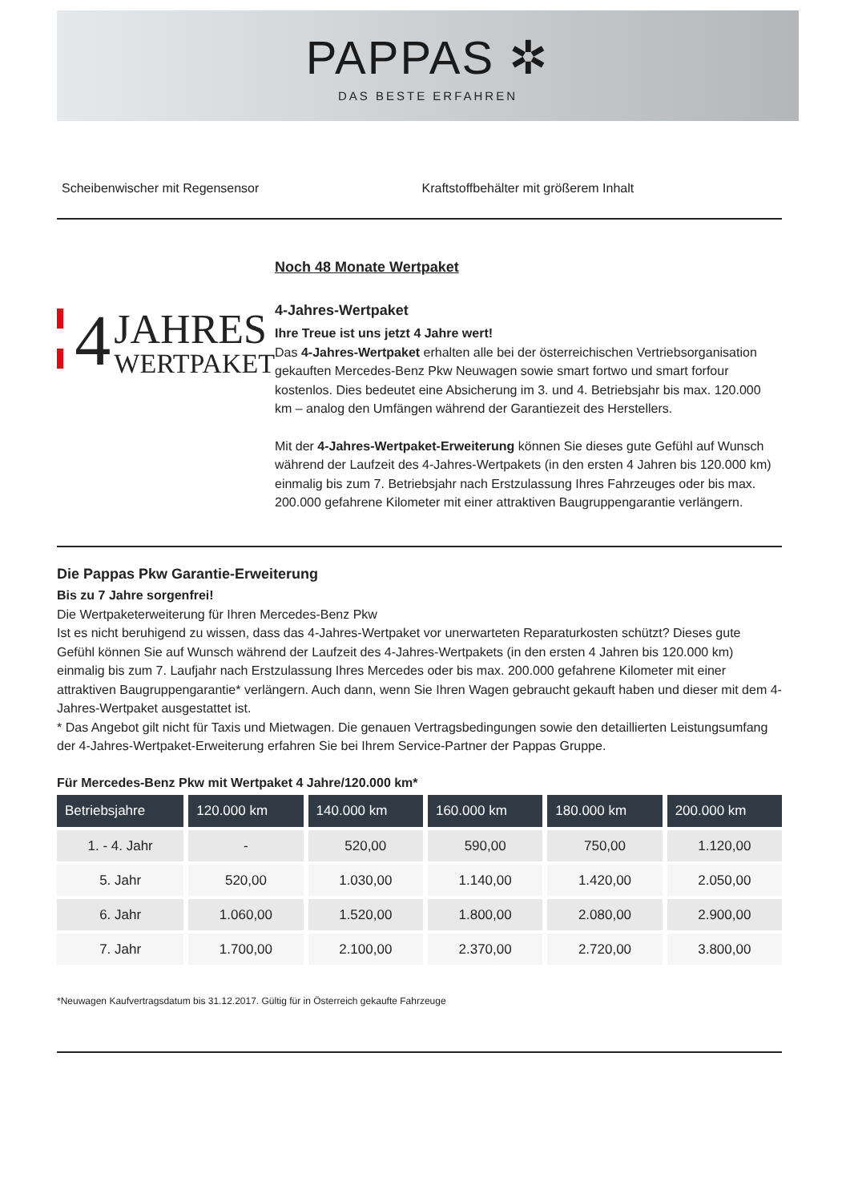PAPPAS ✲
DAS BESTE ERFAHREN
Scheibenwischer mit Regensensor Kraftstoffbehälter mit größerem Inhalt
4
JAHRES
WERTPAKET
Noch 48 Monate Wertpaket
4-Jahres-Wertpaket
Ihre Treue ist uns jetzt 4 Jahre wert!
Das 4-Jahres-Wertpaket erhalten alle bei der österreichischen Vertriebsorganisation gekauften Mercedes-Benz Pkw Neuwagen sowie smart fortwo und smart forfour kostenlos. Dies bedeutet eine Absicherung im 3. und 4. Betriebsjahr bis max. 120.000 km – analog den Umfängen während der Garantiezeit des Herstellers.
Mit der 4-Jahres-Wertpaket-Erweiterung können Sie dieses gute Gefühl auf Wunsch während der Laufzeit des 4-Jahres-Wertpakets (in den ersten 4 Jahren bis 120.000 km) einmalig bis zum 7. Betriebsjahr nach Erstzulassung Ihres Fahrzeuges oder bis max. 200.000 gefahrene Kilometer mit einer attraktiven Baugruppengarantie verlängern.
Die Pappas Pkw Garantie-Erweiterung
Bis zu 7 Jahre sorgenfrei!
Die Wertpaketerweiterung für Ihren Mercedes-Benz Pkw
Ist es nicht beruhigend zu wissen, dass das 4-Jahres-Wertpaket vor unerwarteten Reparaturkosten schützt? Dieses gute Gefühl können Sie auf Wunsch während der Laufzeit des 4-Jahres-Wertpakets (in den ersten 4 Jahren bis 120.000 km) einmalig bis zum 7. Laufjahr nach Erstzulassung Ihres Mercedes oder bis max. 200.000 gefahrene Kilometer mit einer attraktiven Baugruppengarantie* verlängern. Auch dann, wenn Sie Ihren Wagen gebraucht gekauft haben und dieser mit dem 4-Jahres-Wertpaket ausgestattet ist.
* Das Angebot gilt nicht für Taxis und Mietwagen. Die genauen Vertragsbedingungen sowie den detaillierten Leistungsumfang der 4-Jahres-Wertpaket-Erweiterung erfahren Sie bei Ihrem Service-Partner der Pappas Gruppe.
Für Mercedes-Benz Pkw mit Wertpaket 4 Jahre/120.000 km*
| Betriebsjahre | 120.000 km | 140.000 km | 160.000 km | 180.000 km | 200.000 km |
| --- | --- | --- | --- | --- | --- |
| 1. - 4. Jahr | - | 520,00 | 590,00 | 750,00 | 1.120,00 |
| 5. Jahr | 520,00 | 1.030,00 | 1.140,00 | 1.420,00 | 2.050,00 |
| 6. Jahr | 1.060,00 | 1.520,00 | 1.800,00 | 2.080,00 | 2.900,00 |
| 7. Jahr | 1.700,00 | 2.100,00 | 2.370,00 | 2.720,00 | 3.800,00 |
*Neuwagen Kaufvertragsdatum bis 31.12.2017. Gültig für in Österreich gekaufte Fahrzeuge